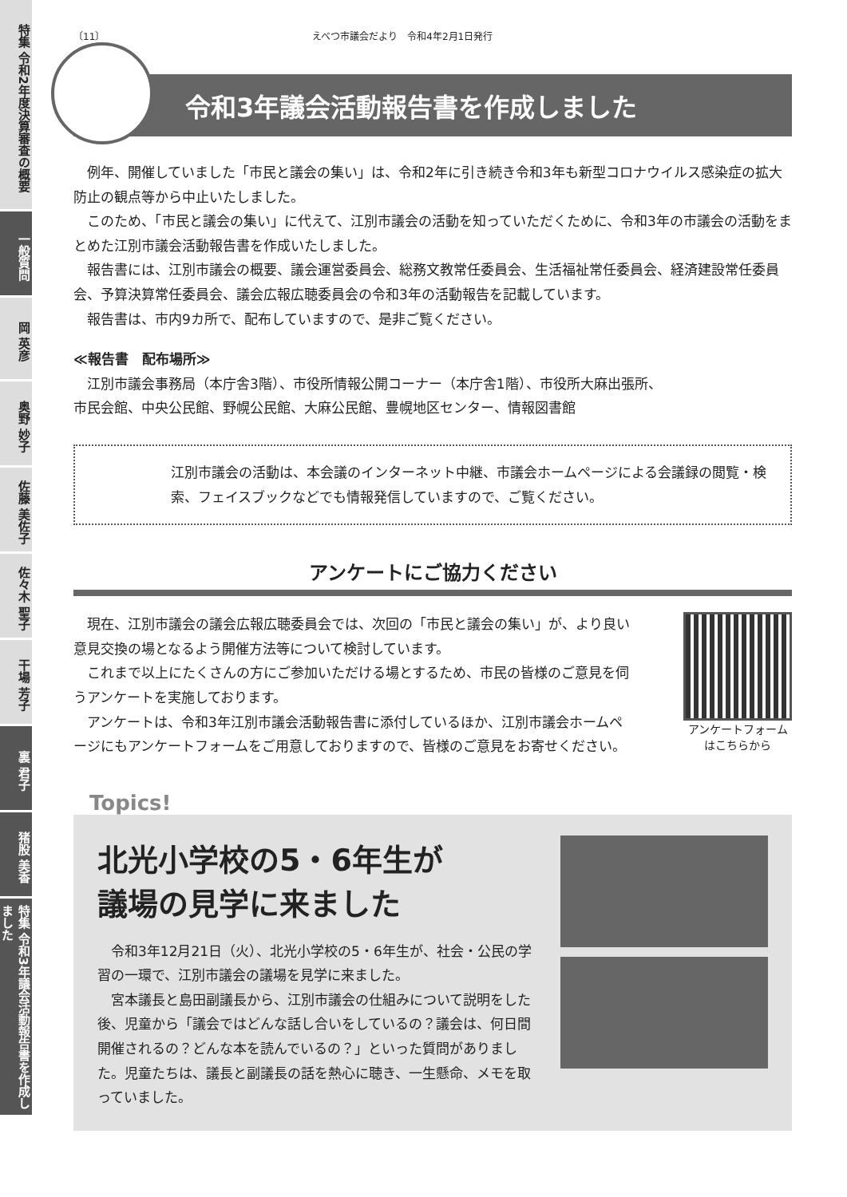特集 令和2年度決算審査の概要
一般質問
岡 英彦
奥野 妙子
佐藤 美佐子
佐々木 聖子
干場 芳子
裏 君子
猪股 美香
特集 令和3年議会活動報告書を作成しました
〔11〕 えべつ市議会だより　令和4年2月1日発行
令和3年議会活動報告書を作成しました
例年、開催していました「市民と議会の集い」は、令和2年に引き続き令和3年も新型コロナウイルス感染症の拡大防止の観点等から中止いたしました。
このため、「市民と議会の集い」に代えて、江別市議会の活動を知っていただくために、令和3年の市議会の活動をまとめた江別市議会活動報告書を作成いたしました。
報告書には、江別市議会の概要、議会運営委員会、総務文教常任委員会、生活福祉常任委員会、経済建設常任委員会、予算決算常任委員会、議会広報広聴委員会の令和3年の活動報告を記載しています。
報告書は、市内9カ所で、配布していますので、是非ご覧ください。
≪報告書　配布場所≫
江別市議会事務局（本庁舎3階）、市役所情報公開コーナー（本庁舎1階）、市役所大麻出張所、
市民会館、中央公民館、野幌公民館、大麻公民館、豊幌地区センター、情報図書館
江別市議会の活動は、本会議のインターネット中継、市議会ホームページによる会議録の閲覧・検索、フェイスブックなどでも情報発信していますので、ご覧ください。
アンケートにご協力ください
現在、江別市議会の議会広報広聴委員会では、次回の「市民と議会の集い」が、より良い意見交換の場となるよう開催方法等について検討しています。
これまで以上にたくさんの方にご参加いただける場とするため、市民の皆様のご意見を伺うアンケートを実施しております。
アンケートは、令和3年江別市議会活動報告書に添付しているほか、江別市議会ホームページにもアンケートフォームをご用意しておりますので、皆様のご意見をお寄せください。
アンケートフォーム
はこちらから
Topics!
北光小学校の5・6年生が
議場の見学に来ました
令和3年12月21日（火）、北光小学校の5・6年生が、社会・公民の学習の一環で、江別市議会の議場を見学に来ました。
宮本議長と島田副議長から、江別市議会の仕組みについて説明をした後、児童から「議会ではどんな話し合いをしているの？議会は、何日間開催されるの？どんな本を読んでいるの？」といった質問がありました。児童たちは、議長と副議長の話を熱心に聴き、一生懸命、メモを取っていました。